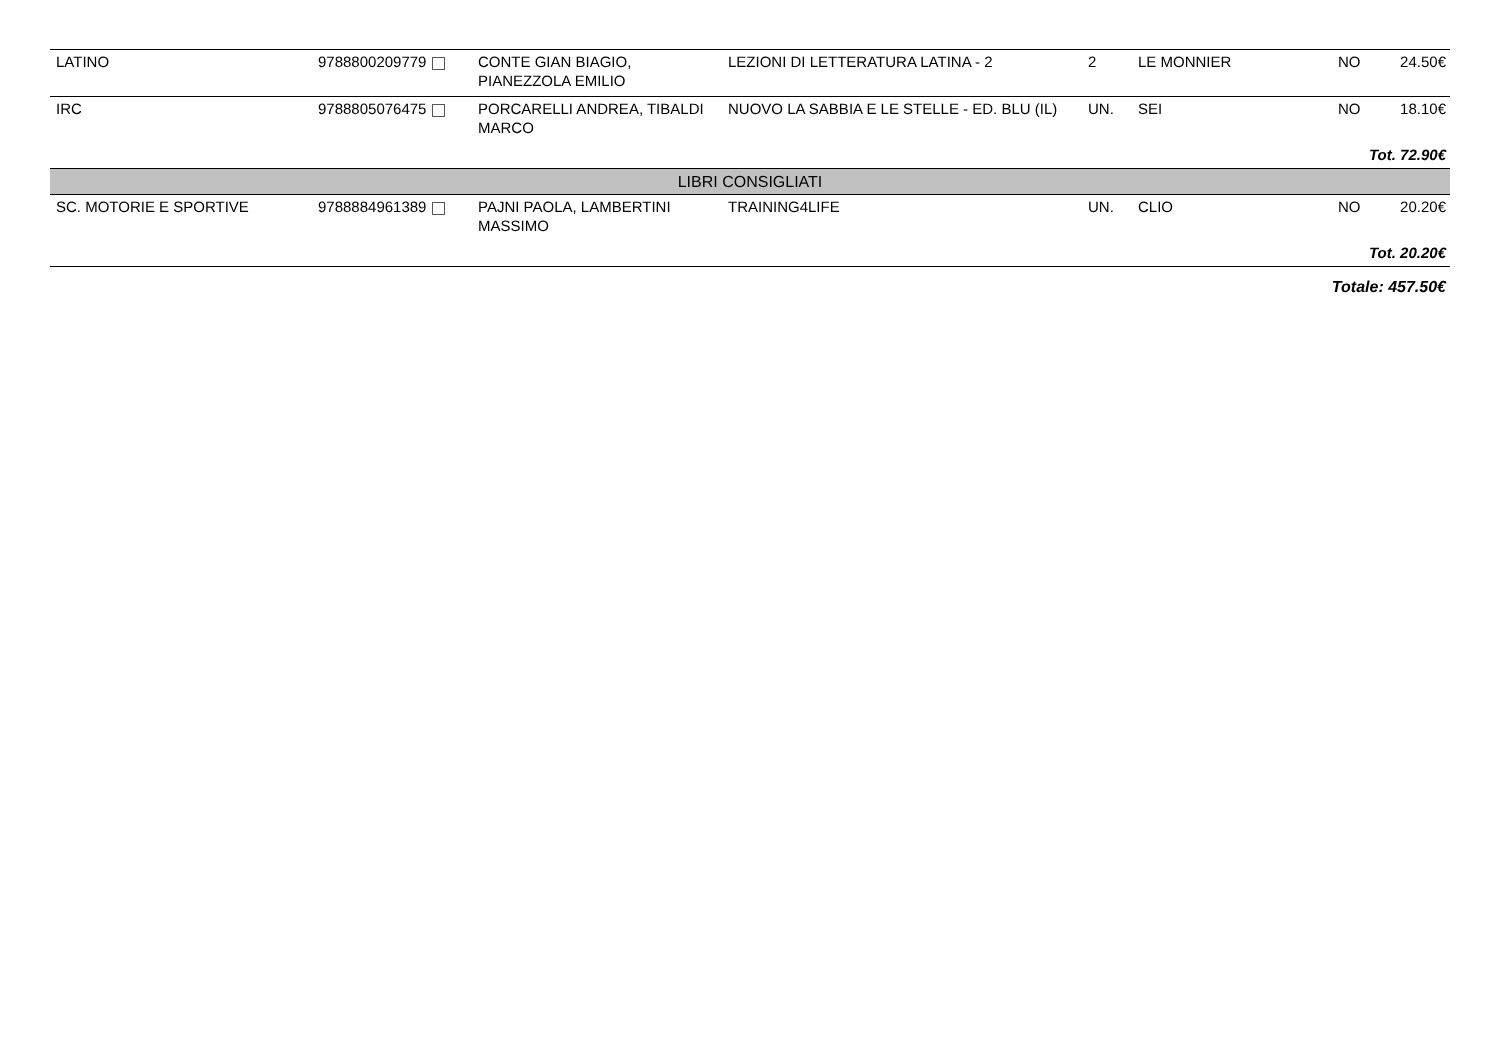| LATINO | 9788800209779 | CONTE GIAN BIAGIO, PIANEZZOLA EMILIO | LEZIONI DI LETTERATURA LATINA - 2 | 2 | LE MONNIER | NO | 24.50€ |
| IRC | 9788805076475 | PORCARELLI ANDREA, TIBALDI MARCO | NUOVO LA SABBIA E LE STELLE - ED. BLU (IL) | UN. | SEI | NO | 18.10€ |
| Tot. 72.90€ | | | | | | | |
| LIBRI CONSIGLIATI | | | | | | | |
| SC. MOTORIE E SPORTIVE | 9788884961389 | PAJNI PAOLA, LAMBERTINI MASSIMO | TRAINING4LIFE | UN. | CLIO | NO | 20.20€ |
| Tot. 20.20€ | | | | | | | |
| Totale: 457.50€ | | | | | | | |